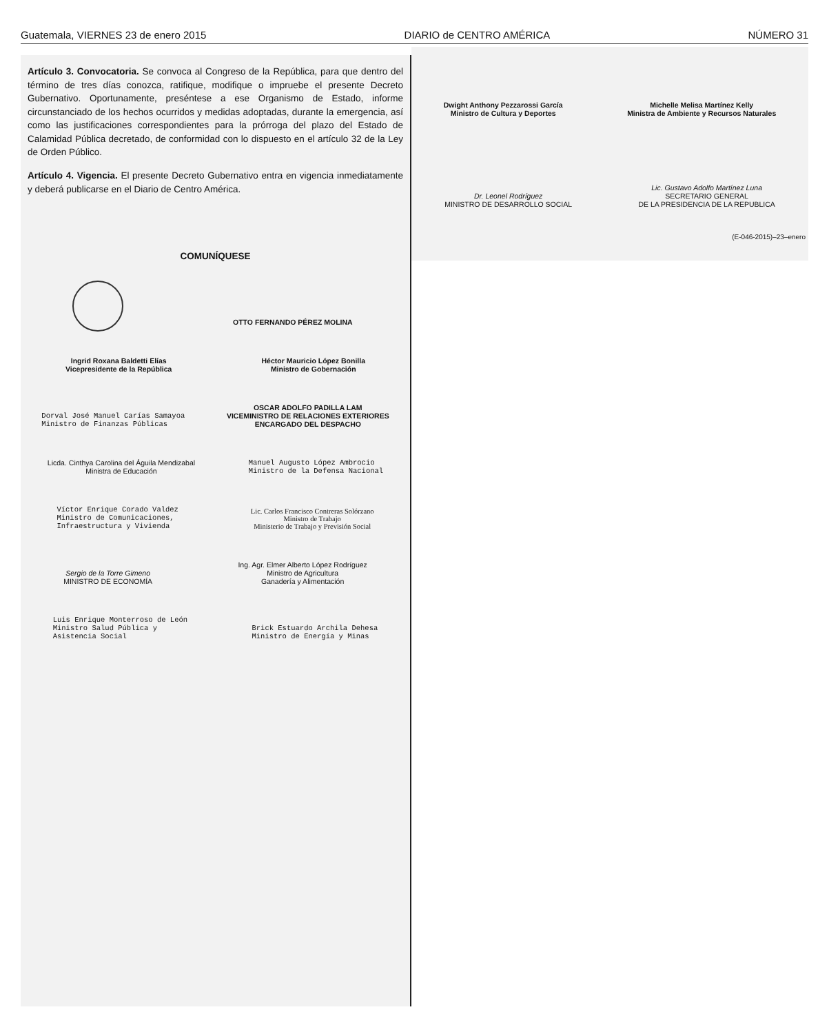Guatemala, VIERNES 23 de enero 2015 DIARIO de CENTRO AMÉRICA NÚMERO 31
Artículo 3. Convocatoria. Se convoca al Congreso de la República, para que dentro del término de tres días conozca, ratifique, modifique o impruebe el presente Decreto Gubernativo. Oportunamente, preséntese a ese Organismo de Estado, informe circunstanciado de los hechos ocurridos y medidas adoptadas, durante la emergencia, así como las justificaciones correspondientes para la prórroga del plazo del Estado de Calamidad Pública decretado, de conformidad con lo dispuesto en el artículo 32 de la Ley de Orden Público.
Artículo 4. Vigencia. El presente Decreto Gubernativo entra en vigencia inmediatamente y deberá publicarse en el Diario de Centro América.
COMUNÍQUESE
OTTO FERNANDO PÉREZ MOLINA
Ingrid Roxana Baldetti Elías
Vicepresidente de la República Héctor Mauricio López Bonilla
Ministro de Gobernación
Dorval José Manuel Carías Samayoa
Ministro de Finanzas Públicas OSCAR ADOLFO PADILLA LAM
VICEMINISTRO DE RELACIONES EXTERIORES
ENCARGADO DEL DESPACHO
Licda. Cinthya Carolina del Águila Mendizabal
Ministra de Educación Manuel Augusto López Ambrocio
Ministro de la Defensa Nacional
Víctor Enrique Corado Valdez
Ministro de Comunicaciones,
Infraestructura y Vivienda Lic. Carlos Francisco Contreras Solórzano
Ministro de Trabajo
Ministerio de Trabajo y Previsión Social
Sergio de la Torre Gimeno
MINISTRO DE ECONOMÍA Ing. Agr. Elmer Alberto López Rodríguez
Ministro de Agricultura
Ganadería y Alimentación
Luis Enrique Monterroso de León
Ministro Salud Pública y
Asistencia Social Brick Estuardo Archila Dehesa
Ministro de Energía y Minas
Dwight Anthony Pezzarossi García
Ministro de Cultura y Deportes Michelle Melisa Martínez Kelly
Ministra de Ambiente y Recursos Naturales
Dr. Leonel Rodríguez
MINISTRO DE DESARROLLO SOCIAL Lic. Gustavo Adolfo Martínez Luna
SECRETARIO GENERAL
DE LA PRESIDENCIA DE LA REPUBLICA
(E-046-2015)–23–enero